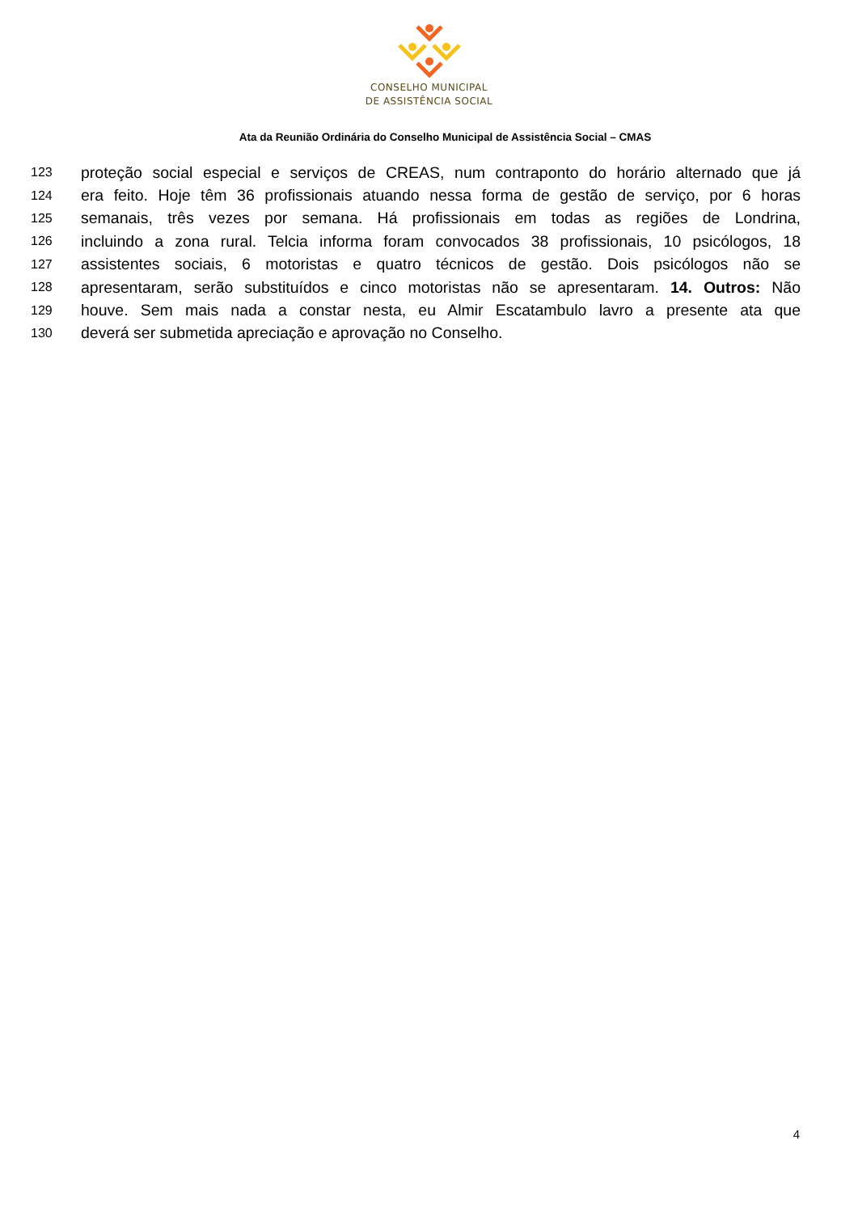CONSELHO MUNICIPAL
DE ASSISTÊNCIA SOCIAL
Ata da Reunião Ordinária do Conselho Municipal de Assistência Social – CMAS
123 proteção social especial e serviços de CREAS, num contraponto do horário alternado que já
124 era feito. Hoje têm 36 profissionais atuando nessa forma de gestão de serviço, por 6 horas
125 semanais, três vezes por semana. Há profissionais em todas as regiões de Londrina,
126 incluindo a zona rural. Telcia informa foram convocados 38 profissionais, 10 psicólogos, 18
127 assistentes sociais, 6 motoristas e quatro técnicos de gestão. Dois psicólogos não se
128 apresentaram, serão substituídos e cinco motoristas não se apresentaram. 14. Outros: Não
129 houve. Sem mais nada a constar nesta, eu Almir Escatambulo lavro a presente ata que
130 deverá ser submetida apreciação e aprovação no Conselho.
4